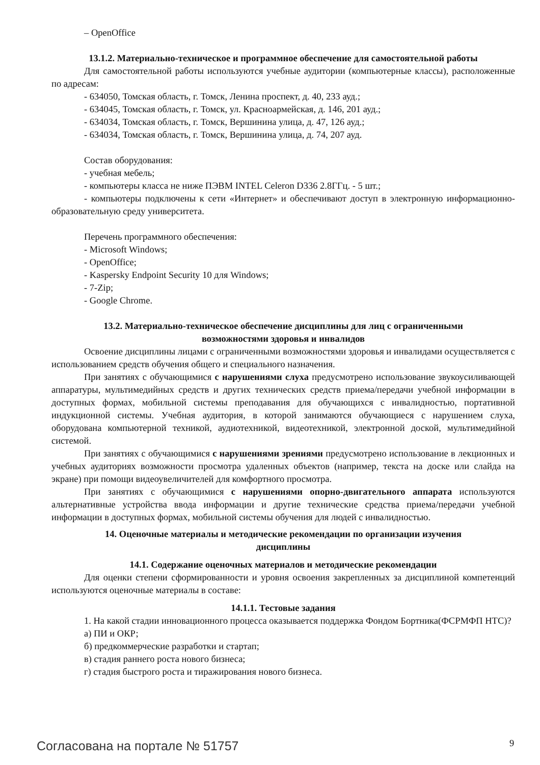– OpenOffice
13.1.2. Материально-техническое и программное обеспечение для самостоятельной работы
Для самостоятельной работы используются учебные аудитории (компьютерные классы), расположенные по адресам:
- 634050, Томская область, г. Томск, Ленина проспект, д. 40, 233 ауд.;
- 634045, Томская область, г. Томск, ул. Красноармейская, д. 146, 201 ауд.;
- 634034, Томская область, г. Томск, Вершинина улица, д. 47, 126 ауд.;
- 634034, Томская область, г. Томск, Вершинина улица, д. 74, 207 ауд.
Состав оборудования:
- учебная мебель;
- компьютеры класса не ниже ПЭВМ INTEL Celeron D336 2.8ГГц. - 5 шт.;
- компьютеры подключены к сети «Интернет» и обеспечивают доступ в электронную информационно-образовательную среду университета.
Перечень программного обеспечения:
- Microsoft Windows;
- OpenOffice;
- Kaspersky Endpoint Security 10 для Windows;
- 7-Zip;
- Google Chrome.
13.2. Материально-техническое обеспечение дисциплины для лиц с ограниченными
возможностями здоровья и инвалидов
Освоение дисциплины лицами с ограниченными возможностями здоровья и инвалидами осуществляется с использованием средств обучения общего и специального назначения.
При занятиях с обучающимися с нарушениями слуха предусмотрено использование звукоусиливающей аппаратуры, мультимедийных средств и других технических средств приема/передачи учебной информации в доступных формах, мобильной системы преподавания для обучающихся с инвалидностью, портативной индукционной системы. Учебная аудитория, в которой занимаются обучающиеся с нарушением слуха, оборудована компьютерной техникой, аудиотехникой, видеотехникой, электронной доской, мультимедийной системой.
При занятиях с обучающимися с нарушениями зрениями предусмотрено использование в лекционных и учебных аудиториях возможности просмотра удаленных объектов (например, текста на доске или слайда на экране) при помощи видеоувеличителей для комфортного просмотра.
При занятиях с обучающимися с нарушениями опорно-двигательного аппарата используются альтернативные устройства ввода информации и другие технические средства приема/передачи учебной информации в доступных формах, мобильной системы обучения для людей с инвалидностью.
14. Оценочные материалы и методические рекомендации по организации изучения
дисциплины
14.1. Содержание оценочных материалов и методические рекомендации
Для оценки степени сформированности и уровня освоения закрепленных за дисциплиной компетенций используются оценочные материалы в составе:
14.1.1. Тестовые задания
1. На какой стадии инновационного процесса оказывается поддержка Фондом Бортника(ФСРМФП НТС)?
а) ПИ и ОКР;
б) предкоммерческие разработки и стартап;
в) стадия раннего роста нового бизнеса;
г) стадия быстрого роста и тиражирования нового бизнеса.
Согласована на портале № 51757 9